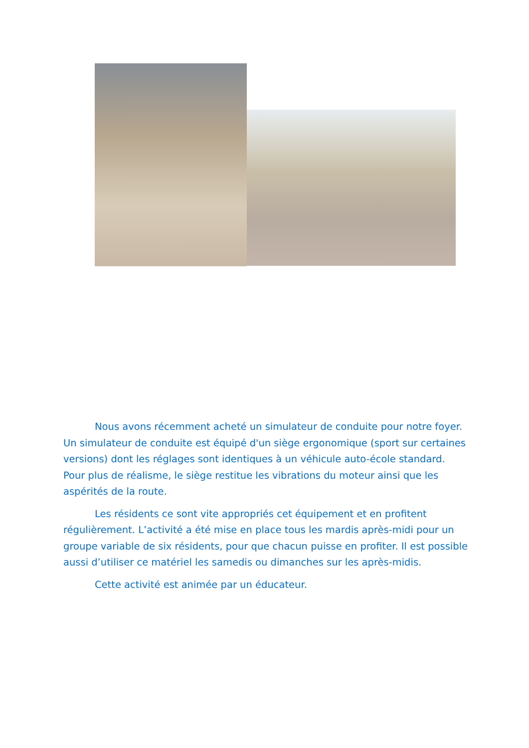Nous avons récemment acheté un simulateur de conduite pour notre foyer. Un simulateur de conduite est équipé d'un siège ergonomique (sport sur certaines versions) dont les réglages sont identiques à un véhicule auto-école standard. Pour plus de réalisme, le siège restitue les vibrations du moteur ainsi que les aspérités de la route.
Les résidents ce sont vite appropriés cet équipement et en profitent régulièrement. L’activité a été mise en place tous les mardis après-midi pour un groupe variable de six résidents, pour que chacun puisse en profiter. Il est possible aussi d’utiliser ce matériel les samedis ou dimanches sur les après-midis.
Cette activité est animée par un éducateur.